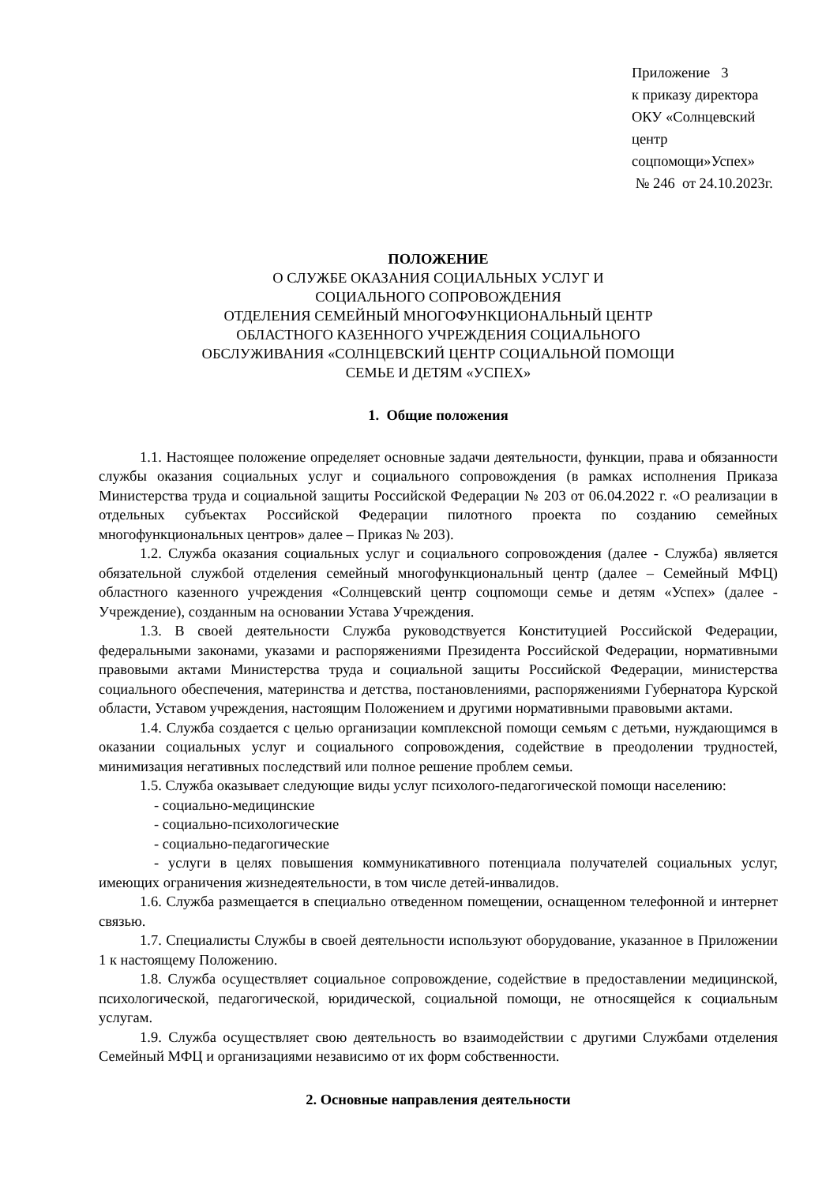Приложение 3
к приказу директора
ОКУ «Солнцевский
центр
соцпомощи»Успех»
№ 246 от 24.10.2023г.
ПОЛОЖЕНИЕ
О СЛУЖБЕ ОКАЗАНИЯ СОЦИАЛЬНЫХ УСЛУГ И
СОЦИАЛЬНОГО СОПРОВОЖДЕНИЯ
ОТДЕЛЕНИЯ СЕМЕЙНЫЙ МНОГОФУНКЦИОНАЛЬНЫЙ ЦЕНТР
ОБЛАСТНОГО КАЗЕННОГО УЧРЕЖДЕНИЯ СОЦИАЛЬНОГО
ОБСЛУЖИВАНИЯ «СОЛНЦЕВСКИЙ ЦЕНТР СОЦИАЛЬНОЙ ПОМОЩИ
СЕМЬЕ И ДЕТЯМ «УСПЕХ»
1. Общие положения
1.1. Настоящее положение определяет основные задачи деятельности, функции, права и обязанности службы оказания социальных услуг и социального сопровождения (в рамках исполнения Приказа Министерства труда и социальной защиты Российской Федерации № 203 от 06.04.2022 г. «О реализации в отдельных субъектах Российской Федерации пилотного проекта по созданию семейных многофункциональных центров» далее – Приказ № 203).
1.2. Служба оказания социальных услуг и социального сопровождения (далее - Служба) является обязательной службой отделения семейный многофункциональный центр (далее – Семейный МФЦ) областного казенного учреждения «Солнцевский центр соцпомощи семье и детям «Успех» (далее - Учреждение), созданным на основании Устава Учреждения.
1.3. В своей деятельности Служба руководствуется Конституцией Российской Федерации, федеральными законами, указами и распоряжениями Президента Российской Федерации, нормативными правовыми актами Министерства труда и социальной защиты Российской Федерации, министерства социального обеспечения, материнства и детства, постановлениями, распоряжениями Губернатора Курской области, Уставом учреждения, настоящим Положением и другими нормативными правовыми актами.
1.4. Служба создается с целью организации комплексной помощи семьям с детьми, нуждающимся в оказании социальных услуг и социального сопровождения, содействие в преодолении трудностей, минимизация негативных последствий или полное решение проблем семьи.
1.5. Служба оказывает следующие виды услуг психолого-педагогической помощи населению:
- социально-медицинские
- социально-психологические
- социально-педагогические
- услуги в целях повышения коммуникативного потенциала получателей социальных услуг, имеющих ограничения жизнедеятельности, в том числе детей-инвалидов.
1.6. Служба размещается в специально отведенном помещении, оснащенном телефонной и интернет связью.
1.7. Специалисты Службы в своей деятельности используют оборудование, указанное в Приложении 1 к настоящему Положению.
1.8. Служба осуществляет социальное сопровождение, содействие в предоставлении медицинской, психологической, педагогической, юридической, социальной помощи, не относящейся к социальным услугам.
1.9. Служба осуществляет свою деятельность во взаимодействии с другими Службами отделения Семейный МФЦ и организациями независимо от их форм собственности.
2. Основные направления деятельности